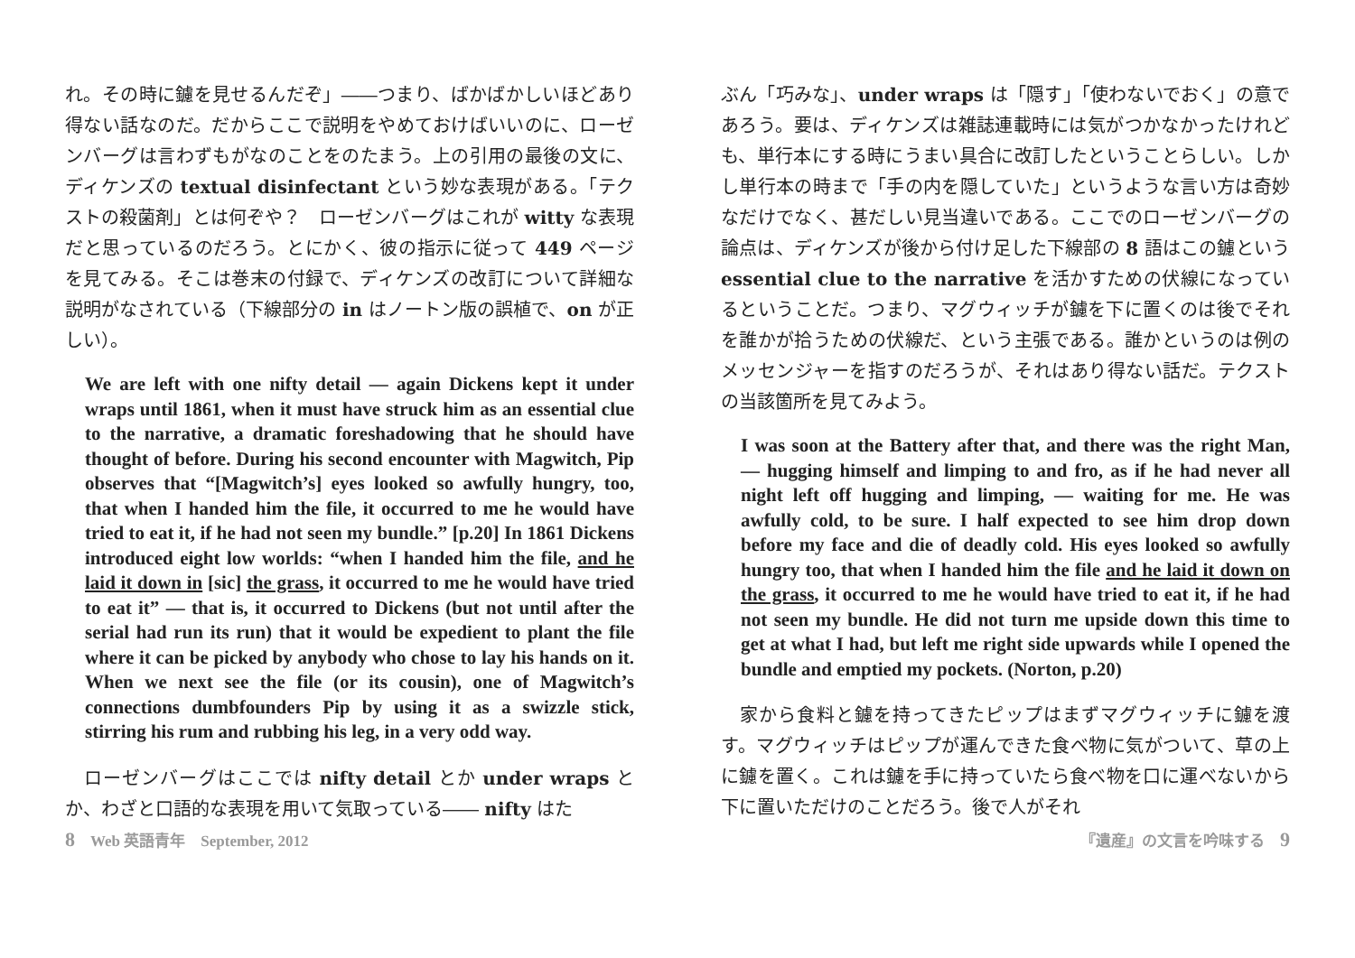れ。その時に鑢を見せるんだぞ」――つまり、ばかばかしいほどあり得ない話なのだ。だからここで説明をやめておけばいいのに、ローゼンバーグは言わずもがなのことをのたまう。上の引用の最後の文に、ディケンズの textual disinfectant という妙な表現がある。「テクストの殺菌剤」とは何ぞや？　ローゼンバーグはこれが witty な表現だと思っているのだろう。とにかく、彼の指示に従って 449 ページを見てみる。そこは巻末の付録で、ディケンズの改訂について詳細な説明がなされている（下線部分の in はノートン版の誤植で、on が正しい）。
We are left with one nifty detail — again Dickens kept it under wraps until 1861, when it must have struck him as an essential clue to the narrative, a dramatic foreshadowing that he should have thought of before. During his second encounter with Magwitch, Pip observes that “[Magwitch’s] eyes looked so awfully hungry, too, that when I handed him the file, it occurred to me he would have tried to eat it, if he had not seen my bundle.” [p.20] In 1861 Dickens introduced eight low worlds: “when I handed him the file, and he laid it down in [sic] the grass, it occurred to me he would have tried to eat it” — that is, it occurred to Dickens (but not until after the serial had run its run) that it would be expedient to plant the file where it can be picked by anybody who chose to lay his hands on it. When we next see the file (or its cousin), one of Magwitch’s connections dumbfounders Pip by using it as a swizzle stick, stirring his rum and rubbing his leg, in a very odd way.
　ローゼンバーグはここでは nifty detail とか under wraps とか、わざと口語的な表現を用いて気取っている―― nifty はた
ぶん「巧みな」、under wraps は「隠す」「使わないでおく」の意であろう。要は、ディケンズは雑誌連載時には気がつかなかったけれども、単行本にする時にうまい具合に改訂したということらしい。しかし単行本の時まで「手の内を隠していた」というような言い方は奇妙なだけでなく、甚だしい見当違いである。ここでのローゼンバーグの論点は、ディケンズが後から付け足した下線部の 8 語はこの鑢という essential clue to the narrative を活かすための伏線になっているということだ。つまり、マグウィッチが鑢を下に置くのは後でそれを誰かが拾うための伏線だ、という主張である。誰かというのは例のメッセンジャーを指すのだろうが、それはあり得ない話だ。テクストの当該箇所を見てみよう。
I was soon at the Battery after that, and there was the right Man, — hugging himself and limping to and fro, as if he had never all night left off hugging and limping, — waiting for me. He was awfully cold, to be sure. I half expected to see him drop down before my face and die of deadly cold. His eyes looked so awfully hungry too, that when I handed him the file and he laid it down on the grass, it occurred to me he would have tried to eat it, if he had not seen my bundle. He did not turn me upside down this time to get at what I had, but left me right side upwards while I opened the bundle and emptied my pockets. (Norton, p.20)
　家から食料と鑢を持ってきたピップはまずマグウィッチに鑢を渡す。マグウィッチはピップが運んできた食べ物に気がついて、草の上に鑢を置く。これは鑢を手に持っていたら食べ物を口に運べないから下に置いただけのことだろう。後で人がそれ
8　Web 英語青年　September, 2012 『遺産』の文言を吟味する　9